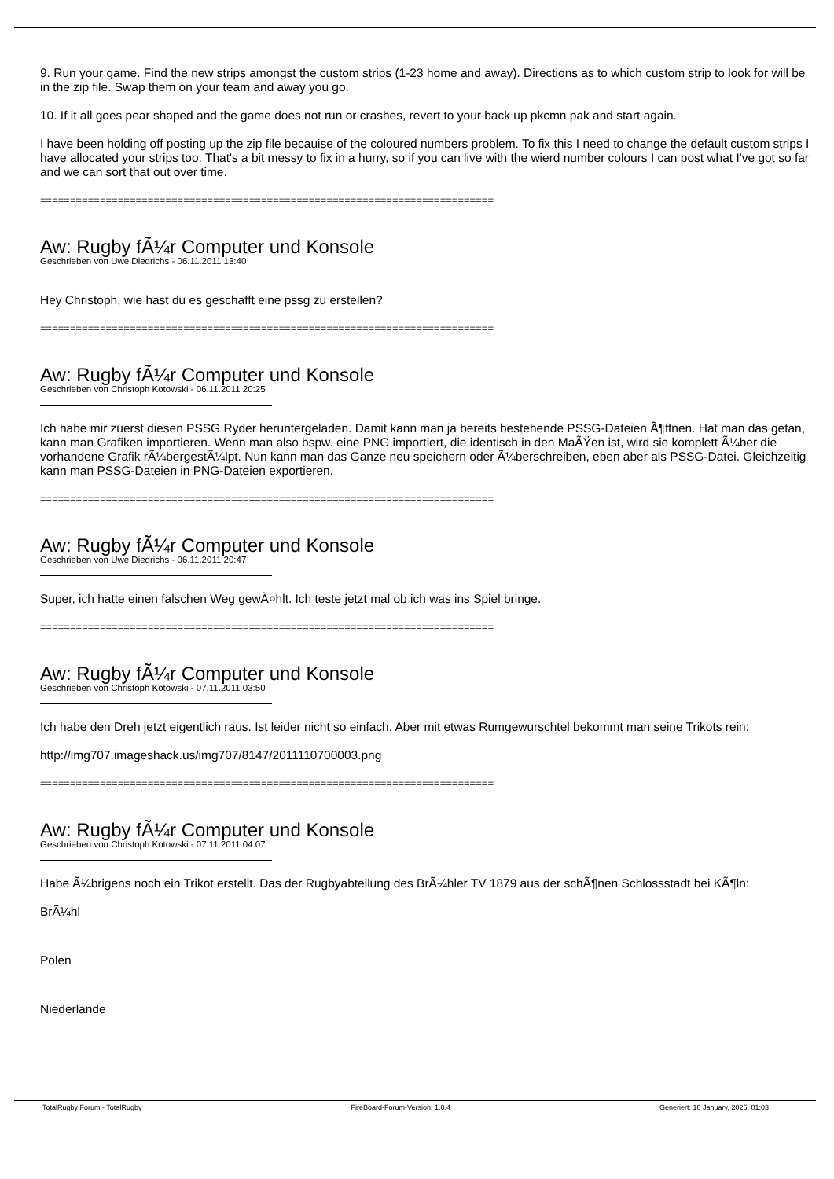9. Run your game. Find the new strips amongst the custom strips (1-23 home and away). Directions as to which custom strip to look for will be in the zip file. Swap them on your team and away you go.
10. If it all goes pear shaped and the game does not run or crashes, revert to your back up pkcmn.pak and start again.
I have been holding off posting up the zip file becauise of the coloured numbers problem. To fix this I need to change the default custom strips I have allocated your strips too. That's a bit messy to fix in a hurry, so if you can live with the wierd number colours I can post what I've got so far and we can sort that out over time.
============================================================================
Aw: Rugby fÃ¼r Computer und Konsole
Geschrieben von Uwe Diedrichs - 06.11.2011 13:40
Hey Christoph, wie hast du es geschafft eine pssg zu erstellen?
============================================================================
Aw: Rugby fÃ¼r Computer und Konsole
Geschrieben von Christoph Kotowski - 06.11.2011 20:25
Ich habe mir zuerst diesen PSSG Ryder heruntergeladen. Damit kann man ja bereits bestehende PSSG-Dateien Ã¶ffnen. Hat man das getan, kann man Grafiken importieren. Wenn man also bspw. eine PNG importiert, die identisch in den MaÃŸen ist, wird sie komplett Ã¼ber die vorhandene Grafik rÃ¼bergestÃ¼lpt. Nun kann man das Ganze neu speichern oder Ã¼berschreiben, eben aber als PSSG-Datei. Gleichzeitig kann man PSSG-Dateien in PNG-Dateien exportieren.
============================================================================
Aw: Rugby fÃ¼r Computer und Konsole
Geschrieben von Uwe Diedrichs - 06.11.2011 20:47
Super, ich hatte einen falschen Weg gewÃ¤hlt. Ich teste jetzt mal ob ich was ins Spiel bringe.
============================================================================
Aw: Rugby fÃ¼r Computer und Konsole
Geschrieben von Christoph Kotowski - 07.11.2011 03:50
Ich habe den Dreh jetzt eigentlich raus. Ist leider nicht so einfach. Aber mit etwas Rumgewurschtel bekommt man seine Trikots rein:
http://img707.imageshack.us/img707/8147/2011110700003.png
============================================================================
Aw: Rugby fÃ¼r Computer und Konsole
Geschrieben von Christoph Kotowski - 07.11.2011 04:07
Habe Ã¼brigens noch ein Trikot erstellt. Das der Rugbyabteilung des BrÃ¼hler TV 1879 aus der schÃ¶nen Schlossstadt bei KÃ¶ln:
BrÃ¼hl
Polen
Niederlande
TotalRugby Forum - TotalRugby FireBoard-Forum-Version: 1.0.4 Generiert: 10 January, 2025, 01:03